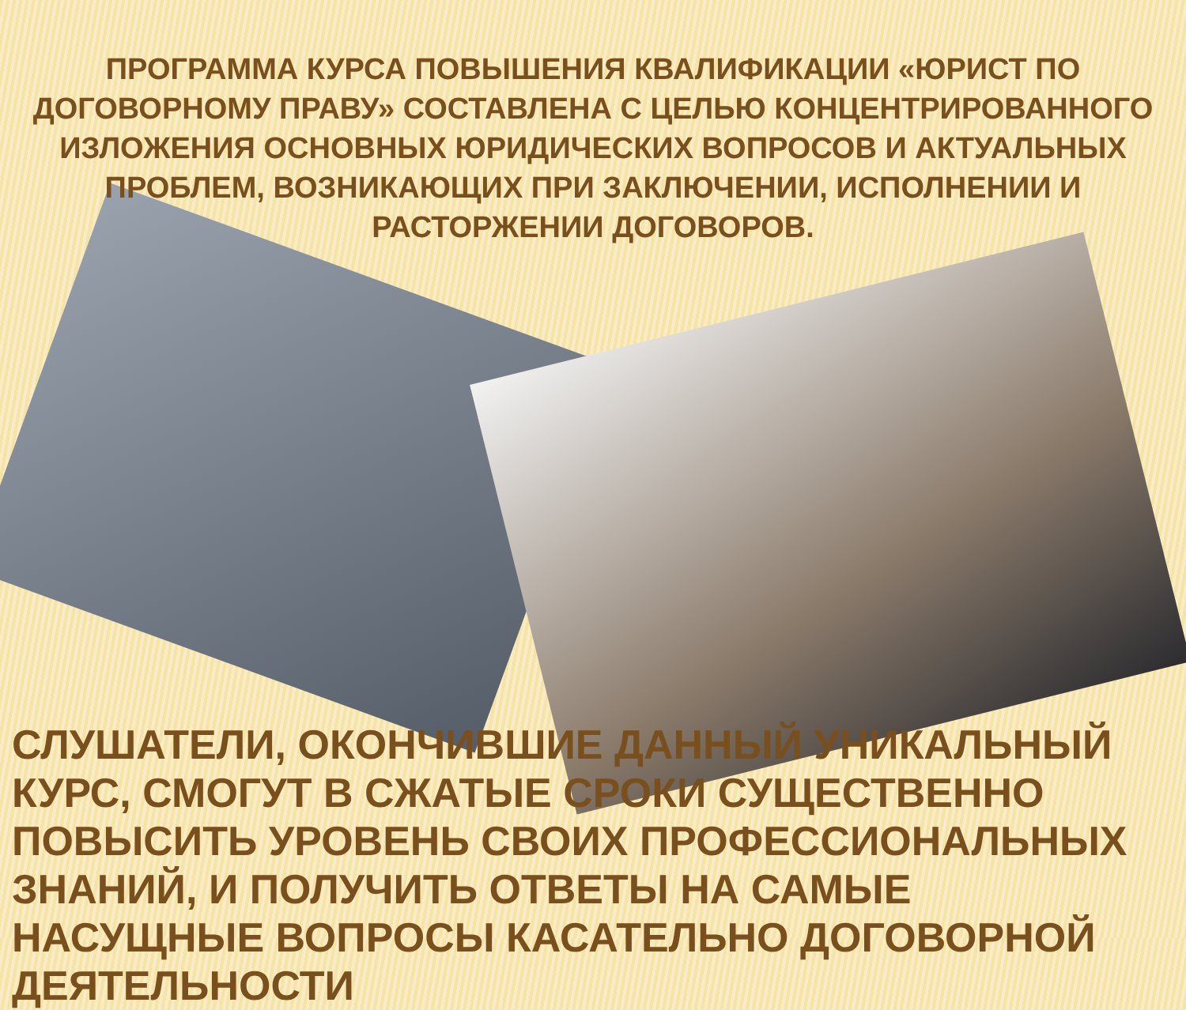ПРОГРАММА КУРСА ПОВЫШЕНИЯ КВАЛИФИКАЦИИ «ЮРИСТ ПО ДОГОВОРНОМУ ПРАВУ» СОСТАВЛЕНА С ЦЕЛЬЮ КОНЦЕНТРИРОВАННОГО ИЗЛОЖЕНИЯ ОСНОВНЫХ ЮРИДИЧЕСКИХ ВОПРОСОВ И АКТУАЛЬНЫХ ПРОБЛЕМ, ВОЗНИКАЮЩИХ ПРИ ЗАКЛЮЧЕНИИ, ИСПОЛНЕНИИ И РАСТОРЖЕНИИ ДОГОВОРОВ.
СЛУШАТЕЛИ, ОКОНЧИВШИЕ ДАННЫЙ УНИКАЛЬНЫЙ КУРС, СМОГУТ В СЖАТЫЕ СРОКИ СУЩЕСТВЕННО ПОВЫСИТЬ УРОВЕНЬ СВОИХ ПРОФЕССИОНАЛЬНЫХ ЗНАНИЙ, И ПОЛУЧИТЬ ОТВЕТЫ НА САМЫЕ НАСУЩНЫЕ ВОПРОСЫ КАСАТЕЛЬНО ДОГОВОРНОЙ ДЕЯТЕЛЬНОСТИ